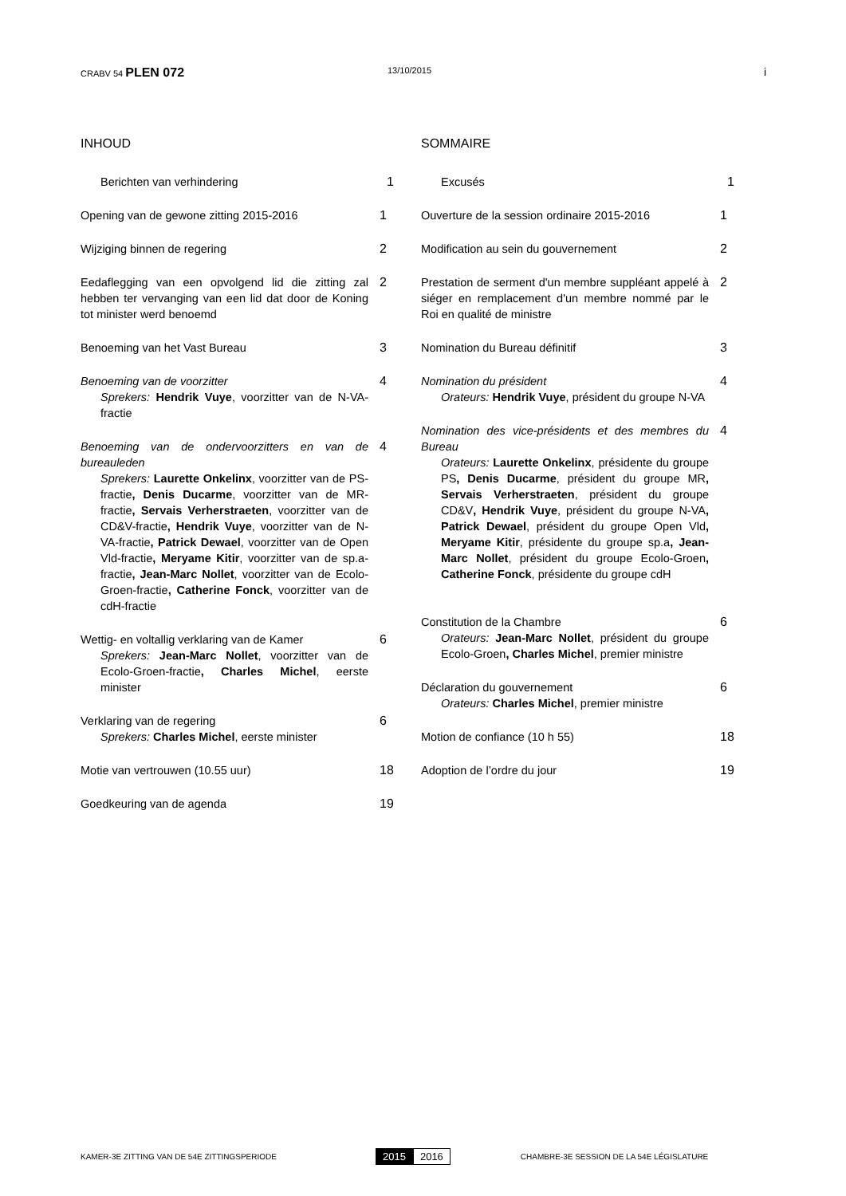CRABV 54 PLEN 072
13/10/2015
i
INHOUD
Berichten van verhindering 1
Opening van de gewone zitting 2015-2016 1
Wijziging binnen de regering 2
Eedaflegging van een opvolgend lid die zitting zal hebben ter vervanging van een lid dat door de Koning tot minister werd benoemd
2
Benoeming van het Vast Bureau 3
Benoeming van de voorzitter
Sprekers: Hendrik Vuye, voorzitter van de N-VA-fractie
4
Benoeming van de ondervoorzitters en van de bureauleden
Sprekers: Laurette Onkelinx, voorzitter van de PS-fractie, Denis Ducarme, voorzitter van de MR-fractie, Servais Verherstraeten, voorzitter van de CD&V-fractie, Hendrik Vuye, voorzitter van de N-VA-fractie, Patrick Dewael, voorzitter van de Open Vld-fractie, Meryame Kitir, voorzitter van de sp.a-fractie, Jean-Marc Nollet, voorzitter van de Ecolo-Groen-fractie, Catherine Fonck, voorzitter van de cdH-fractie
4
Wettig- en voltallig verklaring van de Kamer
Sprekers: Jean-Marc Nollet, voorzitter van de Ecolo-Groen-fractie, Charles Michel, eerste minister
6
Verklaring van de regering
Sprekers: Charles Michel, eerste minister
6
Motie van vertrouwen (10.55 uur) 18
Goedkeuring van de agenda 19
SOMMAIRE
Excusés 1
Ouverture de la session ordinaire 2015-2016
1
Modification au sein du gouvernement 2
Prestation de serment d'un membre suppléant appelé à siéger en remplacement d'un membre nommé par le Roi en qualité de ministre
2
Nomination du Bureau définitif 3
Nomination du président
Orateurs: Hendrik Vuye, président du groupe N-VA
4
Nomination des vice-présidents et des membres du Bureau
Orateurs: Laurette Onkelinx, présidente du groupe PS, Denis Ducarme, président du groupe MR, Servais Verherstraeten, président du groupe CD&V, Hendrik Vuye, président du groupe N-VA, Patrick Dewael, président du groupe Open Vld, Meryame Kitir, présidente du groupe sp.a, Jean-Marc Nollet, président du groupe Ecolo-Groen, Catherine Fonck, présidente du groupe cdH
4
Constitution de la Chambre
Orateurs: Jean-Marc Nollet, président du groupe Ecolo-Groen, Charles Michel, premier ministre
6
Déclaration du gouvernement
Orateurs: Charles Michel, premier ministre
6
Motion de confiance (10 h 55) 18
Adoption de l’ordre du jour 19
KAMER-3E ZITTING VAN DE 54E ZITTINGSPERIODE
2015 2016
CHAMBRE-3E SESSION DE LA 54E LÉGISLATURE